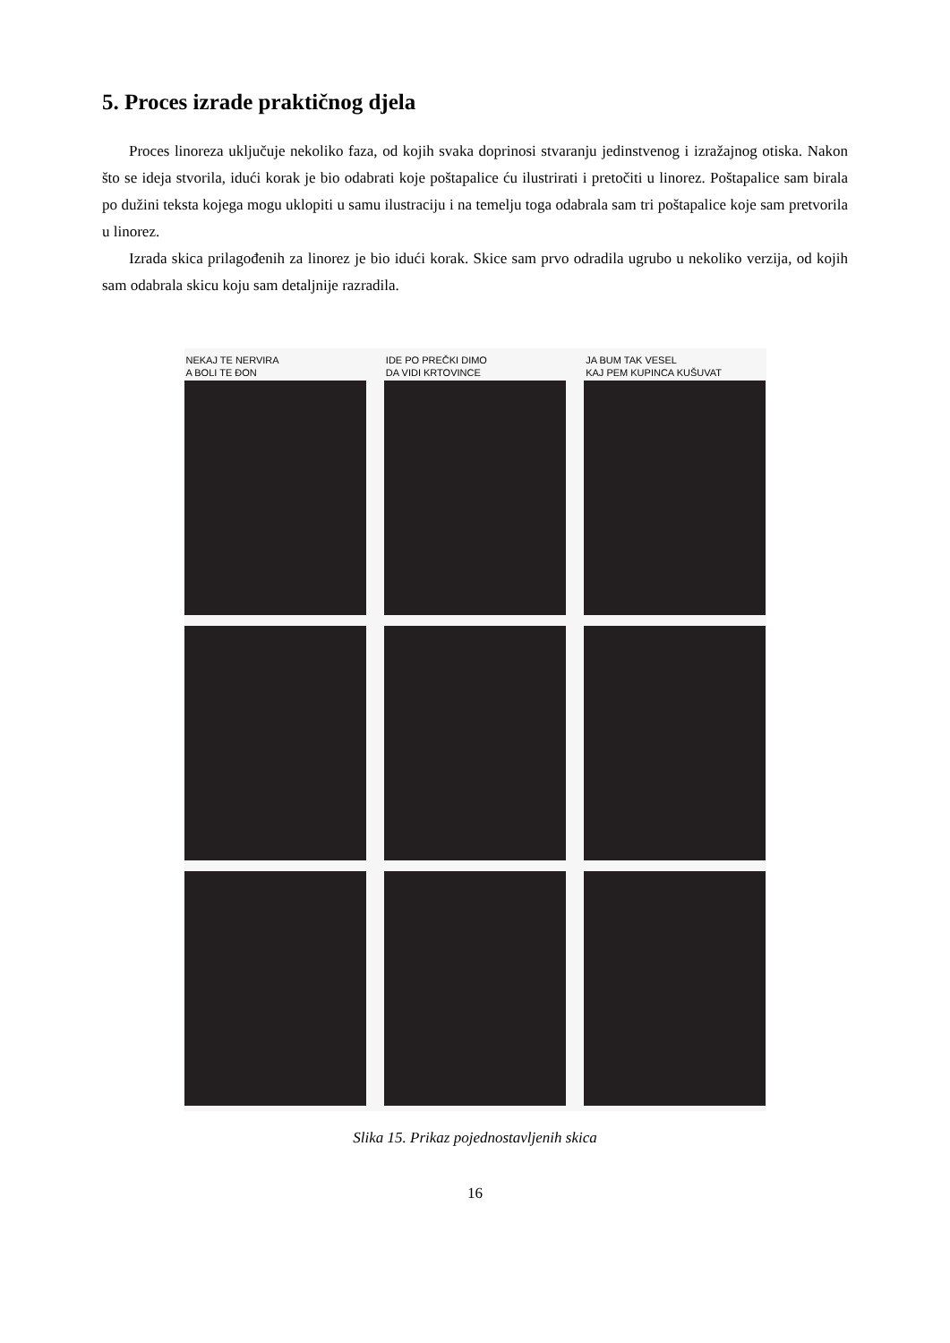5. Proces izrade praktičnog djela
Proces linoreza uključuje nekoliko faza, od kojih svaka doprinosi stvaranju jedinstvenog i izražajnog otiska. Nakon što se ideja stvorila, idući korak je bio odabrati koje poštapalice ću ilustrirati i pretočiti u linorez. Poštapalice sam birala po dužini teksta kojega mogu uklopiti u samu ilustraciju i na temelju toga odabrala sam tri poštapalice koje sam pretvorila u linorez.
Izrada skica prilagođenih za linorez je bio idući korak. Skice sam prvo odradila ugrubo u nekoliko verzija, od kojih sam odabrala skicu koju sam detaljnije razradila.
NEKAJ TE NERVIRA
A BOLI TE ĐON
IDE PO PREČKI DIMO
DA VIDI KRTOVINCE
JA BUM TAK VESEL
KAJ PEM KUPINCA KUŠUVAT
Slika 15. Prikaz pojednostavljenih skica
16